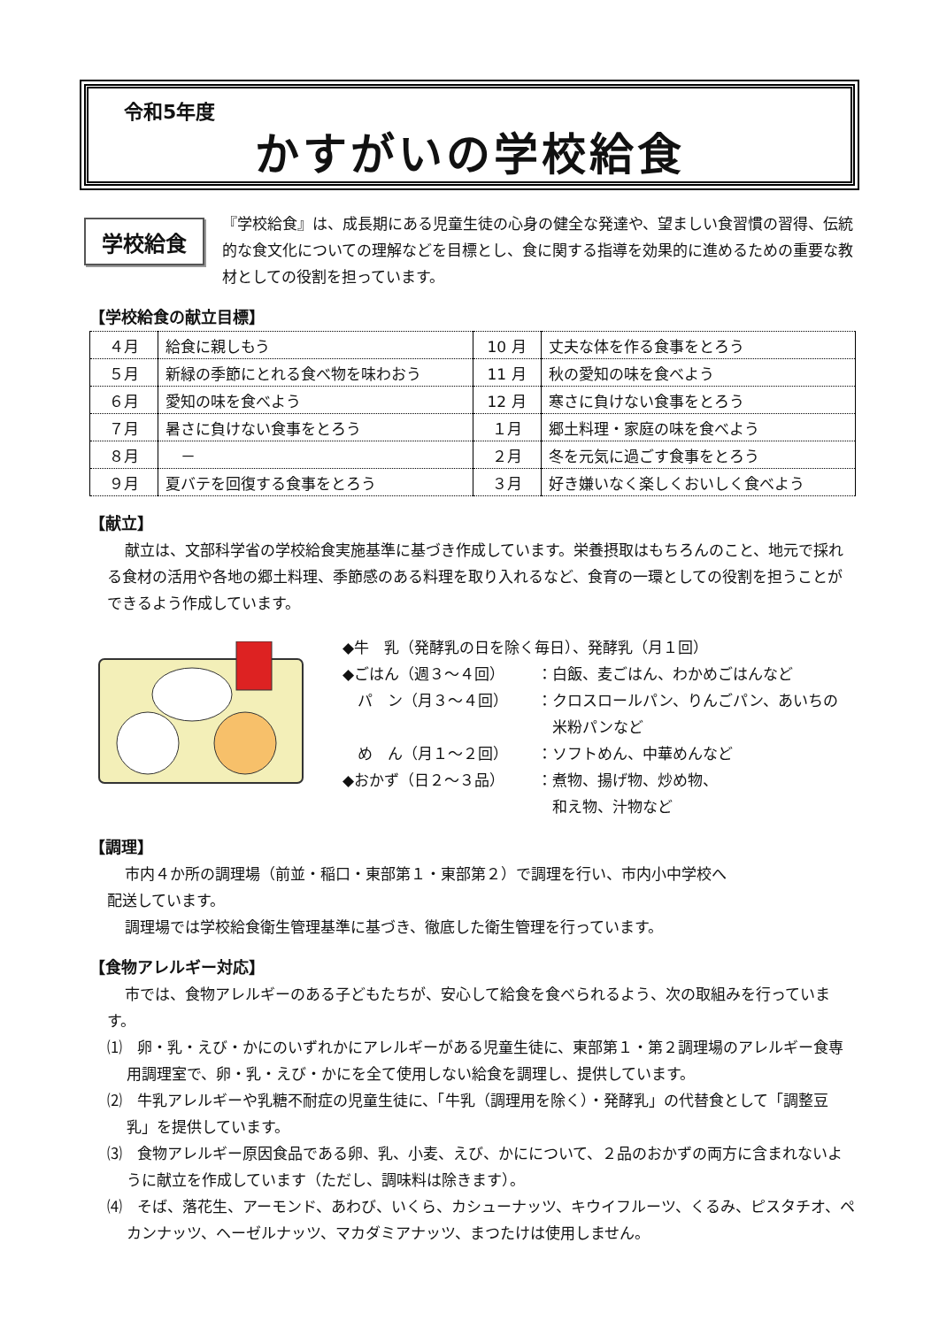令和5年度
かすがいの学校給食
学校給食
『学校給食』は、成長期にある児童生徒の心身の健全な発達や、望ましい食習慣の習得、伝統的な食文化についての理解などを目標とし、食に関する指導を効果的に進めるための重要な教材としての役割を担っています。
【学校給食の献立目標】
| ４月 | 給食に親しもう | 10 月 | 丈夫な体を作る食事をとろう |
| ５月 | 新緑の季節にとれる食べ物を味わおう | 11 月 | 秋の愛知の味を食べよう |
| ６月 | 愛知の味を食べよう | 12 月 | 寒さに負けない食事をとろう |
| ７月 | 暑さに負けない食事をとろう | １月 | 郷土料理・家庭の味を食べよう |
| ８月 | － | ２月 | 冬を元気に過ごす食事をとろう |
| ９月 | 夏バテを回復する食事をとろう | ３月 | 好き嫌いなく楽しくおいしく食べよう |
【献立】
献立は、文部科学省の学校給食実施基準に基づき作成しています。栄養摂取はもちろんのこと、地元で採れる食材の活用や各地の郷土料理、季節感のある料理を取り入れるなど、食育の一環としての役割を担うことができるよう作成しています。
◆牛　乳（発酵乳の日を除く毎日）、発酵乳（月１回）
◆ごはん（週３～４回） ：白飯、麦ごはん、わかめごはんなど
　パ　ン（月３～４回） ：クロスロールパン、りんごパン、あいちの
　米粉パンなど
　め　ん（月１～２回） ：ソフトめん、中華めんなど
◆おかず（日２～３品） ：煮物、揚げ物、炒め物、
　和え物、汁物など
【調理】
市内４か所の調理場（前並・稲口・東部第１・東部第２）で調理を行い、市内小中学校へ配送しています。
調理場では学校給食衛生管理基準に基づき、徹底した衛生管理を行っています。
【食物アレルギー対応】
市では、食物アレルギーのある子どもたちが、安心して給食を食べられるよう、次の取組みを行っています。
⑴　卵・乳・えび・かにのいずれかにアレルギーがある児童生徒に、東部第１・第２調理場のアレルギー食専用調理室で、卵・乳・えび・かにを全て使用しない給食を調理し、提供しています。
⑵　牛乳アレルギーや乳糖不耐症の児童生徒に、「牛乳（調理用を除く）・発酵乳」の代替食として「調整豆乳」を提供しています。
⑶　食物アレルギー原因食品である卵、乳、小麦、えび、かにについて、２品のおかずの両方に含まれないように献立を作成しています（ただし、調味料は除きます）。
⑷　そば、落花生、アーモンド、あわび、いくら、カシューナッツ、キウイフルーツ、くるみ、ピスタチオ、ペカンナッツ、ヘーゼルナッツ、マカダミアナッツ、まつたけは使用しません。